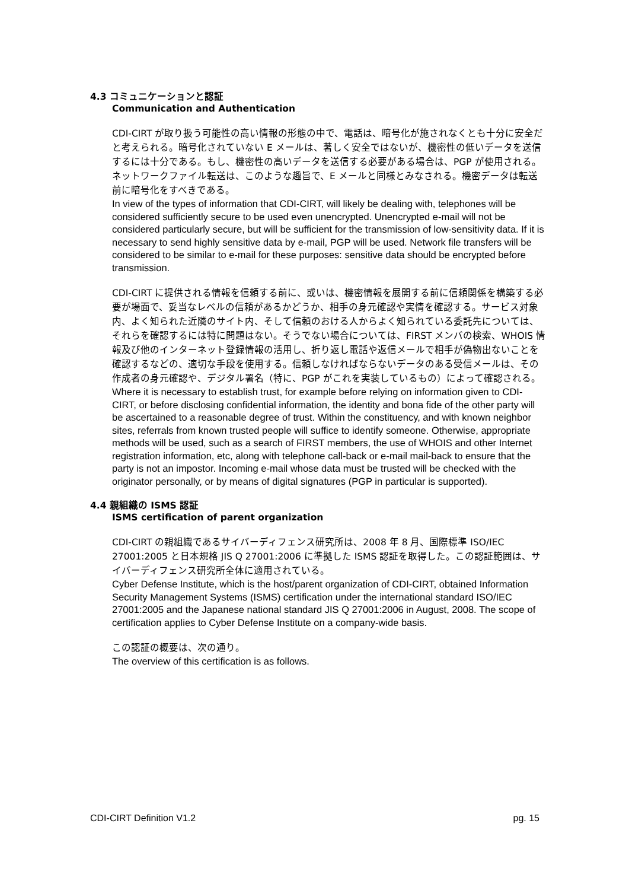4.3 コミュニケーションと認証
Communication and Authentication
CDI-CIRT が取り扱う可能性の高い情報の形態の中で、電話は、暗号化が施されなくとも十分に安全だと考えられる。暗号化されていない E メールは、著しく安全ではないが、機密性の低いデータを送信するには十分である。もし、機密性の高いデータを送信する必要がある場合は、PGP が使用される。ネットワークファイル転送は、このような趣旨で、E メールと同様とみなされる。機密データは転送前に暗号化をすべきである。
In view of the types of information that CDI-CIRT, will likely be dealing with, telephones will be considered sufficiently secure to be used even unencrypted. Unencrypted e-mail will not be considered particularly secure, but will be sufficient for the transmission of low-sensitivity data. If it is necessary to send highly sensitive data by e-mail, PGP will be used. Network file transfers will be considered to be similar to e-mail for these purposes: sensitive data should be encrypted before transmission.
CDI-CIRT に提供される情報を信頼する前に、或いは、機密情報を展開する前に信頼関係を構築する必要が場面で、妥当なレベルの信頼があるかどうか、相手の身元確認や実情を確認する。サービス対象内、よく知られた近隣のサイト内、そして信頼のおける人からよく知られている委託先については、それらを確認するには特に問題はない。そうでない場合については、FIRST メンバの検索、WHOIS 情報及び他のインターネット登録情報の活用し、折り返し電話や返信メールで相手が偽物出ないことを確認するなどの、適切な手段を使用する。信頼しなければならないデータのある受信メールは、その作成者の身元確認や、デジタル署名（特に、PGP がこれを実装しているもの）によって確認される。
Where it is necessary to establish trust, for example before relying on information given to CDI-CIRT, or before disclosing confidential information, the identity and bona fide of the other party will be ascertained to a reasonable degree of trust. Within the constituency, and with known neighbor sites, referrals from known trusted people will suffice to identify someone. Otherwise, appropriate methods will be used, such as a search of FIRST members, the use of WHOIS and other Internet registration information, etc, along with telephone call-back or e-mail mail-back to ensure that the party is not an impostor. Incoming e-mail whose data must be trusted will be checked with the originator personally, or by means of digital signatures (PGP in particular is supported).
4.4 親組織の ISMS 認証
ISMS certification of parent organization
CDI-CIRT の親組織であるサイバーディフェンス研究所は、2008 年 8 月、国際標準 ISO/IEC 27001:2005 と日本規格 JIS Q 27001:2006 に準拠した ISMS 認証を取得した。この認証範囲は、サイバーディフェンス研究所全体に適用されている。
Cyber Defense Institute, which is the host/parent organization of CDI-CIRT, obtained Information Security Management Systems (ISMS) certification under the international standard ISO/IEC 27001:2005 and the Japanese national standard JIS Q 27001:2006 in August, 2008. The scope of certification applies to Cyber Defense Institute on a company-wide basis.
この認証の概要は、次の通り。
The overview of this certification is as follows.
CDI-CIRT Definition V1.2 pg. 15